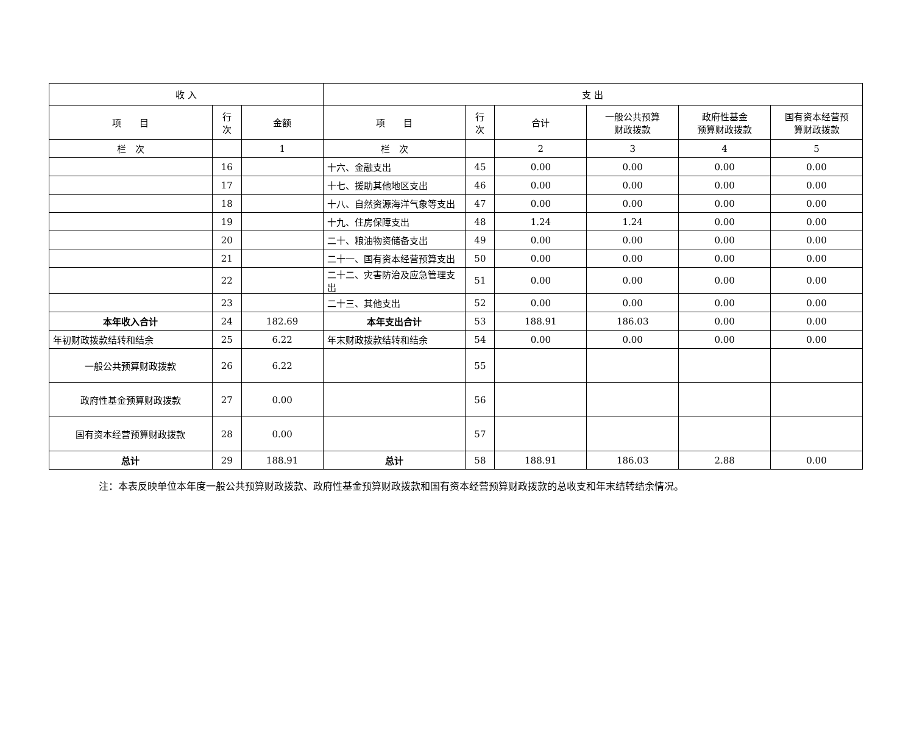| 收 入 | | | 支 出 | | | | | |
| --- | --- | --- | --- | --- | --- | --- | --- | --- |
| 项 目 | 行 次 | 金额 | 项 目 | 行 次 | 合计 | 一般公共预算 财政拨款 | 政府性基金 预算财政拨款 | 国有资本经营预 算财政拨款 |
| 栏 次 | | 1 | 栏 次 | | 2 | 3 | 4 | 5 |
| | 16 | | 十六、金融支出 | 45 | 0.00 | 0.00 | 0.00 | 0.00 |
| | 17 | | 十七、援助其他地区支出 | 46 | 0.00 | 0.00 | 0.00 | 0.00 |
| | 18 | | 十八、自然资源海洋气象等支出 | 47 | 0.00 | 0.00 | 0.00 | 0.00 |
| | 19 | | 十九、住房保障支出 | 48 | 1.24 | 1.24 | 0.00 | 0.00 |
| | 20 | | 二十、粮油物资储备支出 | 49 | 0.00 | 0.00 | 0.00 | 0.00 |
| | 21 | | 二十一、国有资本经营预算支出 | 50 | 0.00 | 0.00 | 0.00 | 0.00 |
| | 22 | | 二十二、灾害防治及应急管理支出 | 51 | 0.00 | 0.00 | 0.00 | 0.00 |
| | 23 | | 二十三、其他支出 | 52 | 0.00 | 0.00 | 0.00 | 0.00 |
| 本年收入合计 | 24 | 182.69 | 本年支出合计 | 53 | 188.91 | 186.03 | 0.00 | 0.00 |
| 年初财政拨款结转和结余 | 25 | 6.22 | 年末财政拨款结转和结余 | 54 | 0.00 | 0.00 | 0.00 | 0.00 |
| 一般公共预算财政拨款 | 26 | 6.22 | | 55 | | | | |
| 政府性基金预算财政拨款 | 27 | 0.00 | | 56 | | | | |
| 国有资本经营预算财政拨款 | 28 | 0.00 | | 57 | | | | |
| 总计 | 29 | 188.91 | 总计 | 58 | 188.91 | 186.03 | 2.88 | 0.00 |
注：本表反映单位本年度一般公共预算财政拨款、政府性基金预算财政拨款和国有资本经营预算财政拨款的总收支和年末结转结余情况。